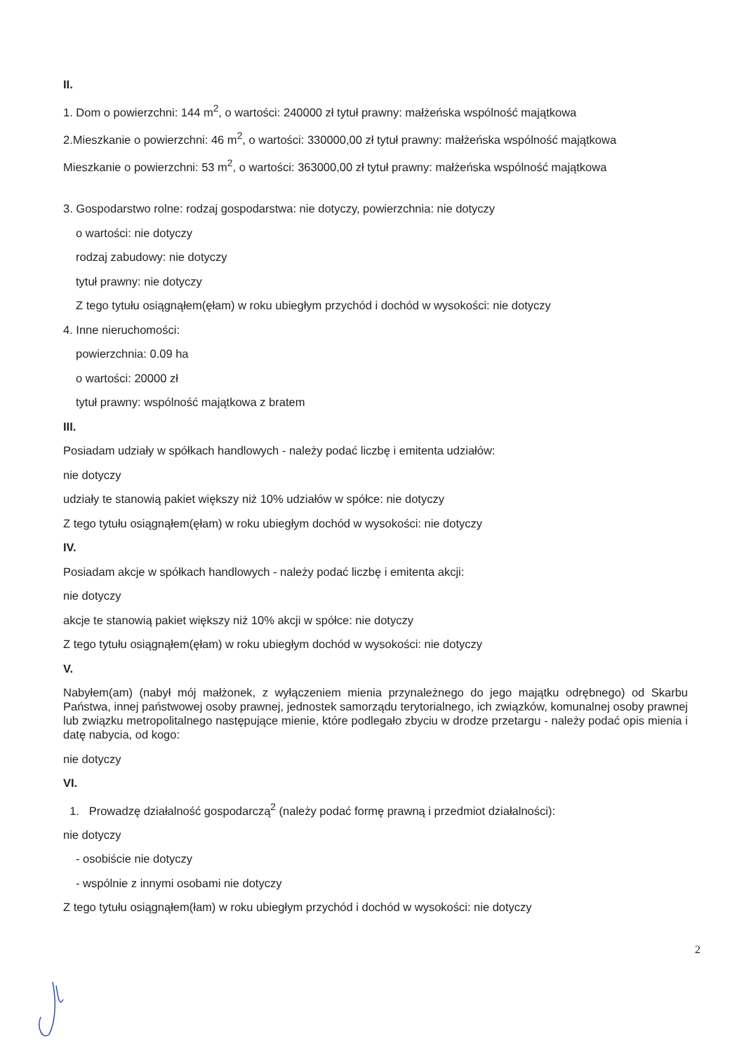II.
1. Dom o powierzchni: 144 m<sup>2</sup>, o wartości: 240000 zł tytuł prawny: małżeńska wspólność majątkowa
2.Mieszkanie o powierzchni: 46 m<sup>2</sup>, o wartości: 330000,00 zł tytuł prawny: małżeńska wspólność majątkowa
Mieszkanie o powierzchni: 53 m<sup>2</sup>, o wartości: 363000,00 zł tytuł prawny: małżeńska wspólność majątkowa
3. Gospodarstwo rolne: rodzaj gospodarstwa: nie dotyczy, powierzchnia: nie dotyczy
o wartości: nie dotyczy
rodzaj zabudowy: nie dotyczy
tytuł prawny: nie dotyczy
Z tego tytułu osiągnąłem(ęłam) w roku ubiegłym przychód i dochód w wysokości: nie dotyczy
4. Inne nieruchomości:
powierzchnia: 0.09 ha
o wartości: 20000 zł
tytuł prawny: wspólność majątkowa z bratem
III.
Posiadam udziały w spółkach handlowych - należy podać liczbę i emitenta udziałów:
nie dotyczy
udziały te stanowią pakiet większy niż 10% udziałów w spółce: nie dotyczy
Z tego tytułu osiągnąłem(ęłam) w roku ubiegłym dochód w wysokości: nie dotyczy
IV.
Posiadam akcje w spółkach handlowych - należy podać liczbę i emitenta akcji:
nie dotyczy
akcje te stanowią pakiet większy niż 10% akcji w spółce: nie dotyczy
Z tego tytułu osiągnąłem(ęłam) w roku ubiegłym dochód w wysokości: nie dotyczy
V.
Nabyłem(am) (nabył mój małżonek, z wyłączeniem mienia przynależnego do jego majątku odrębnego) od Skarbu Państwa, innej państwowej osoby prawnej, jednostek samorządu terytorialnego, ich związków, komunalnej osoby prawnej lub związku metropolitalnego następujące mienie, które podlegało zbyciu w drodze przetargu - należy podać opis mienia i datę nabycia, od kogo:
nie dotyczy
VI.
1. Prowadzę działalność gospodarczą<sup>2</sup> (należy podać formę prawną i przedmiot działalności):
nie dotyczy
- osobiście nie dotyczy
- wspólnie z innymi osobami nie dotyczy
Z tego tytułu osiągnąłem(łam) w roku ubiegłym przychód i dochód w wysokości: nie dotyczy
2